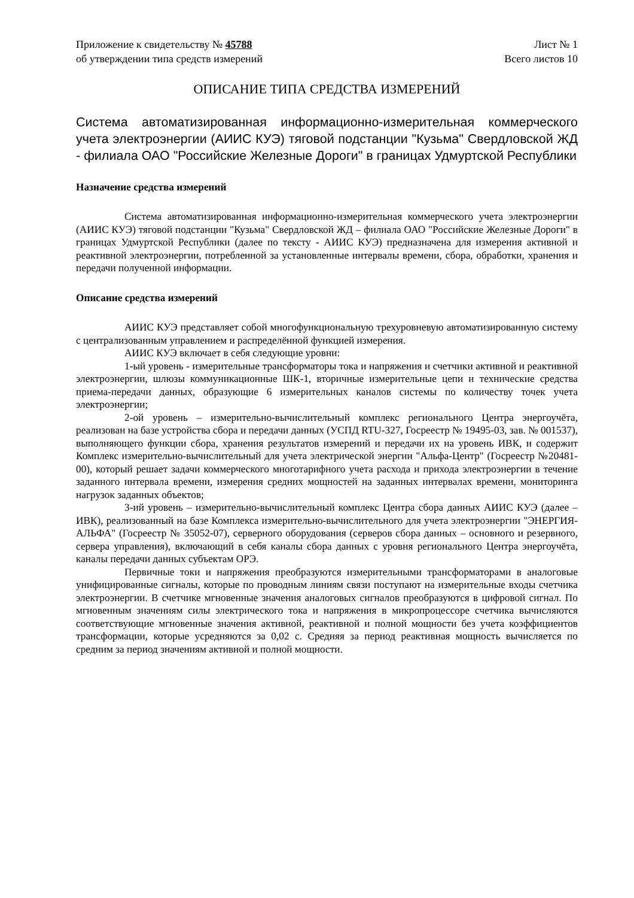Приложение к свидетельству № 45788
об утверждении типа средств измерений
Лист № 1
Всего листов 10
ОПИСАНИЕ ТИПА СРЕДСТВА ИЗМЕРЕНИЙ
Система автоматизированная информационно-измерительная коммерческого учета электроэнергии (АИИС КУЭ) тяговой подстанции "Кузьма" Свердловской ЖД - филиала ОАО "Российские Железные Дороги" в границах Удмуртской Республики
Назначение средства измерений
Система автоматизированная информационно-измерительная коммерческого учета электроэнергии (АИИС КУЭ) тяговой подстанции "Кузьма" Свердловской ЖД – филиала ОАО "Российские Железные Дороги" в границах Удмуртской Республики (далее по тексту - АИИС КУЭ) предназначена для измерения активной и реактивной электроэнергии, потребленной за установленные интервалы времени, сбора, обработки, хранения и передачи полученной информации.
Описание средства измерений
АИИС КУЭ представляет собой многофункциональную трехуровневую автоматизированную систему с централизованным управлением и распределённой функцией измерения.
АИИС КУЭ включает в себя следующие уровни:
1-ый уровень - измерительные трансформаторы тока и напряжения и счетчики активной и реактивной электроэнергии, шлюзы коммуникационные ШК-1, вторичные измерительные цепи и технические средства приема-передачи данных, образующие 6 измерительных каналов системы по количеству точек учета электроэнергии;
2-ой уровень – измерительно-вычислительный комплекс регионального Центра энергоучёта, реализован на базе устройства сбора и передачи данных (УСПД RTU-327, Госреестр № 19495-03, зав. № 001537), выполняющего функции сбора, хранения результатов измерений и передачи их на уровень ИВК, и содержит Комплекс измерительно-вычислительный для учета электрической энергии "Альфа-Центр" (Госреестр №20481-00), который решает задачи коммерческого многотарифного учета расхода и прихода электроэнергии в течение заданного интервала времени, измерения средних мощностей на заданных интервалах времени, мониторинга нагрузок заданных объектов;
3-ий уровень – измерительно-вычислительный комплекс Центра сбора данных АИИС КУЭ (далее – ИВК), реализованный на базе Комплекса измерительно-вычислительного для учета электроэнергии "ЭНЕРГИЯ-АЛЬФА" (Госреестр № 35052-07), серверного оборудования (серверов сбора данных – основного и резервного, сервера управления), включающий в себя каналы сбора данных с уровня регионального Центра энергоучёта, каналы передачи данных субъектам ОРЭ.
Первичные токи и напряжения преобразуются измерительными трансформаторами в аналоговые унифицированные сигналы, которые по проводным линиям связи поступают на измерительные входы счетчика электроэнергии. В счетчике мгновенные значения аналоговых сигналов преобразуются в цифровой сигнал. По мгновенным значениям силы электрического тока и напряжения в микропроцессоре счетчика вычисляются соответствующие мгновенные значения активной, реактивной и полной мощности без учета коэффициентов трансформации, которые усредняются за 0,02 с. Средняя за период реактивная мощность вычисляется по средним за период значениям активной и полной мощности.